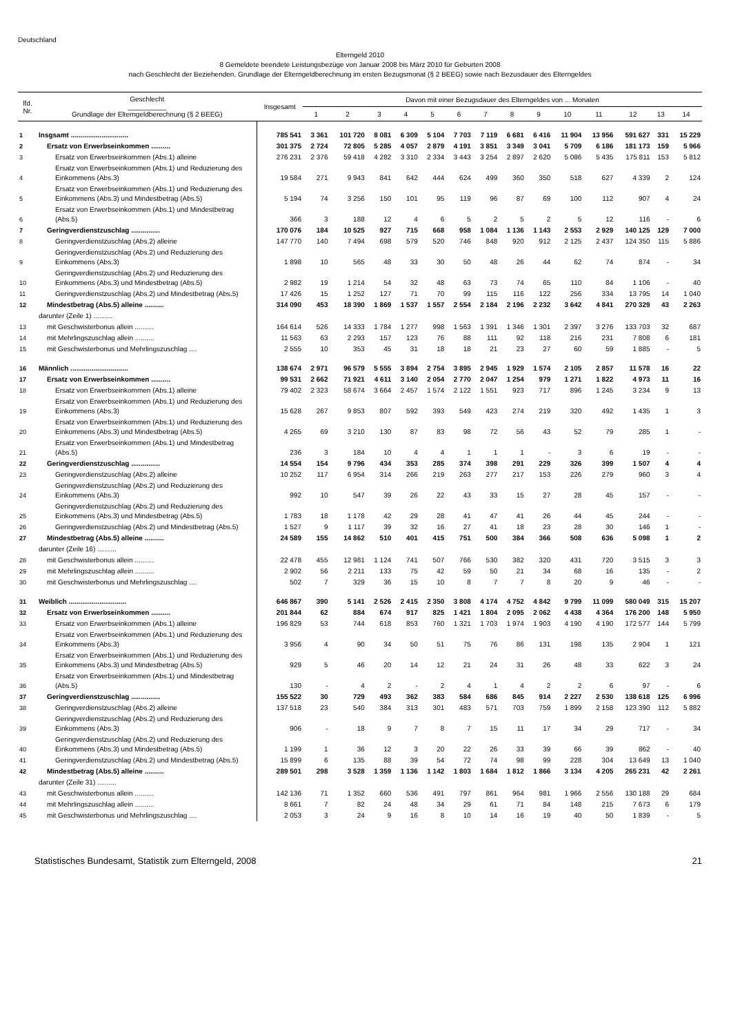Deutschland
Elterngeld 2010
8 Gemeldete beendete Leistungsbezüge von Januar 2008 bis März 2010 für Geburten 2008
nach Geschlecht der Beziehenden, Grundlage der Elterngeldberechnung im ersten Bezugsmonat (§ 2 BEEG) sowie nach Bezusdauer des Elterngeldes
| lfd. Nr. | Geschlecht __________ Grundlage der Elterngeldberechnung (§ 2 BEEG) | Insgesamt | Davon mit einer Bezugsdauer des Elterngeldes von ... Monaten | | | | | | | | | | | | | |
| --- | --- | --- | --- | --- | --- | --- | --- | --- | --- | --- | --- | --- | --- | --- | --- | --- |
| | | | 1 | 2 | 3 | 4 | 5 | 6 | 7 | 8 | 9 | 10 | 11 | 12 | 13 | 14 |
| 1 | Insgsamt .............................. | 785 541 | 3 361 | 101 720 | 8 081 | 6 309 | 5 104 | 7 703 | 7 119 | 6 681 | 6 416 | 11 904 | 13 956 | 591 627 | 331 | 15 229 |
| 2 | Ersatz von Erwerbseinkommen .......... | 301 375 | 2 724 | 72 805 | 5 285 | 4 057 | 2 879 | 4 191 | 3 851 | 3 349 | 3 041 | 5 709 | 6 186 | 181 173 | 159 | 5 966 |
| 3 | Ersatz von Erwerbseinkommen (Abs.1) alleine | 276 231 | 2 376 | 59 418 | 4 282 | 3 310 | 2 334 | 3 443 | 3 254 | 2 897 | 2 620 | 5 086 | 5 435 | 175 811 | 153 | 5 812 |
| 4 | Ersatz von Erwerbseinkommen (Abs.1) und Reduzierung des Einkommens (Abs.3) | 19 584 | 271 | 9 943 | 841 | 642 | 444 | 624 | 499 | 360 | 350 | 518 | 627 | 4 339 | 2 | 124 |
| 5 | Ersatz von Erwerbseinkommen (Abs.1) und Reduzierung des Einkommens (Abs.3) und Mindestbetrag (Abs.5) | 5 194 | 74 | 3 256 | 150 | 101 | 95 | 119 | 96 | 87 | 69 | 100 | 112 | 907 | 4 | 24 |
| 6 | Ersatz von Erwerbseinkommen (Abs.1) und Mindestbetrag (Abs.5) | 366 | 3 | 188 | 12 | 4 | 6 | 5 | 2 | 5 | 2 | 5 | 12 | 116 | - | 6 |
| 7 | Geringverdienstzuschlag ............... | 170 076 | 184 | 10 525 | 927 | 715 | 668 | 958 | 1 084 | 1 136 | 1 143 | 2 553 | 2 929 | 140 125 | 129 | 7 000 |
| 8 | Geringverdienstzuschlag (Abs.2) alleine | 147 770 | 140 | 7 494 | 698 | 579 | 520 | 746 | 848 | 920 | 912 | 2 125 | 2 437 | 124 350 | 115 | 5 886 |
| 9 | Geringverdienstzuschlag (Abs.2) und Reduzierung des Einkommens (Abs.3) | 1 898 | 10 | 565 | 48 | 33 | 30 | 50 | 48 | 26 | 44 | 62 | 74 | 874 | - | 34 |
| 10 | Geringverdienstzuschlag (Abs.2) und Reduzierung des Einkommens (Abs.3) und Mindestbetrag (Abs.5) | 2 982 | 19 | 1 214 | 54 | 32 | 48 | 63 | 73 | 74 | 65 | 110 | 84 | 1 106 | - | 40 |
| 11 | Geringverdienstzuschlag (Abs.2) und Mindestbetrag (Abs.5) | 17 426 | 15 | 1 252 | 127 | 71 | 70 | 99 | 115 | 116 | 122 | 256 | 334 | 13 795 | 14 | 1 040 |
| 12 | Mindestbetrag (Abs.5) alleine .......... | 314 090 | 453 | 18 390 | 1 869 | 1 537 | 1 557 | 2 554 | 2 184 | 2 196 | 2 232 | 3 642 | 4 841 | 270 329 | 43 | 2 263 |
| | darunter (Zeile 1) .......... | | | | | | | | | | | | | | | |
| 13 | mit Geschwisterbonus allein .......... | 164 614 | 526 | 14 333 | 1 784 | 1 277 | 998 | 1 563 | 1 391 | 1 346 | 1 301 | 2 397 | 3 276 | 133 703 | 32 | 687 |
| 14 | mit Mehrlingszuschlag allein .......... | 11 563 | 63 | 2 293 | 157 | 123 | 76 | 88 | 111 | 92 | 118 | 216 | 231 | 7 808 | 6 | 181 |
| 15 | mit Geschwisterbonus und Mehrlingszuschlag .... | 2 555 | 10 | 353 | 45 | 31 | 18 | 18 | 21 | 23 | 27 | 60 | 59 | 1 885 | - | 5 |
| 16 | Männlich .............................. | 138 674 | 2 971 | 96 579 | 5 555 | 3 894 | 2 754 | 3 895 | 2 945 | 1 929 | 1 574 | 2 105 | 2 857 | 11 578 | 16 | 22 |
| 17 | Ersatz von Erwerbseinkommen .......... | 99 531 | 2 662 | 71 921 | 4 611 | 3 140 | 2 054 | 2 770 | 2 047 | 1 254 | 979 | 1 271 | 1 822 | 4 973 | 11 | 16 |
| 18 | Ersatz von Erwerbseinkommen (Abs.1) alleine | 79 402 | 2 323 | 58 674 | 3 664 | 2 457 | 1 574 | 2 122 | 1 551 | 923 | 717 | 896 | 1 245 | 3 234 | 9 | 13 |
| 19 | Ersatz von Erwerbseinkommen (Abs.1) und Reduzierung des Einkommens (Abs.3) | 15 628 | 267 | 9 853 | 807 | 592 | 393 | 549 | 423 | 274 | 219 | 320 | 492 | 1 435 | 1 | 3 |
| 20 | Ersatz von Erwerbseinkommen (Abs.1) und Reduzierung des Einkommens (Abs.3) und Mindestbetrag (Abs.5) | 4 265 | 69 | 3 210 | 130 | 87 | 83 | 98 | 72 | 56 | 43 | 52 | 79 | 285 | 1 | - |
| 21 | Ersatz von Erwerbseinkommen (Abs.1) und Mindestbetrag (Abs.5) | 236 | 3 | 184 | 10 | 4 | 4 | 1 | 1 | 1 | - | 3 | 6 | 19 | - | - |
| 22 | Geringverdienstzuschlag ............... | 14 554 | 154 | 9 796 | 434 | 353 | 285 | 374 | 398 | 291 | 229 | 326 | 399 | 1 507 | 4 | 4 |
| 23 | Geringverdienstzuschlag (Abs.2) alleine | 10 252 | 117 | 6 954 | 314 | 266 | 219 | 263 | 277 | 217 | 153 | 226 | 279 | 960 | 3 | 4 |
| 24 | Geringverdienstzuschlag (Abs.2) und Reduzierung des Einkommens (Abs.3) | 992 | 10 | 547 | 39 | 26 | 22 | 43 | 33 | 15 | 27 | 28 | 45 | 157 | - | - |
| 25 | Geringverdienstzuschlag (Abs.2) und Reduzierung des Einkommens (Abs.3) und Mindestbetrag (Abs.5) | 1 783 | 18 | 1 178 | 42 | 29 | 28 | 41 | 47 | 41 | 26 | 44 | 45 | 244 | - | - |
| 26 | Geringverdienstzuschlag (Abs.2) und Mindestbetrag (Abs.5) | 1 527 | 9 | 1 117 | 39 | 32 | 16 | 27 | 41 | 18 | 23 | 28 | 30 | 146 | 1 | - |
| 27 | Mindestbetrag (Abs.5) alleine .......... | 24 589 | 155 | 14 862 | 510 | 401 | 415 | 751 | 500 | 384 | 366 | 508 | 636 | 5 098 | 1 | 2 |
| | darunter (Zeile 16) .......... | | | | | | | | | | | | | | | |
| 28 | mit Geschwisterbonus allein .......... | 22 478 | 455 | 12 981 | 1 124 | 741 | 507 | 766 | 530 | 382 | 320 | 431 | 720 | 3 515 | 3 | 3 |
| 29 | mit Mehrlingszuschlag allein .......... | 2 902 | 56 | 2 211 | 133 | 75 | 42 | 59 | 50 | 21 | 34 | 68 | 16 | 135 | - | 2 |
| 30 | mit Geschwisterbonus und Mehrlingszuschlag .... | 502 | 7 | 329 | 36 | 15 | 10 | 8 | 7 | 7 | 8 | 20 | 9 | 46 | - | - |
| 31 | Weiblich .............................. | 646 867 | 390 | 5 141 | 2 526 | 2 415 | 2 350 | 3 808 | 4 174 | 4 752 | 4 842 | 9 799 | 11 099 | 580 049 | 315 | 15 207 |
| 32 | Ersatz von Erwerbseinkommen .......... | 201 844 | 62 | 884 | 674 | 917 | 825 | 1 421 | 1 804 | 2 095 | 2 062 | 4 438 | 4 364 | 176 200 | 148 | 5 950 |
| 33 | Ersatz von Erwerbseinkommen (Abs.1) alleine | 196 829 | 53 | 744 | 618 | 853 | 760 | 1 321 | 1 703 | 1 974 | 1 903 | 4 190 | 4 190 | 172 577 | 144 | 5 799 |
| 34 | Ersatz von Erwerbseinkommen (Abs.1) und Reduzierung des Einkommens (Abs.3) | 3 956 | 4 | 90 | 34 | 50 | 51 | 75 | 76 | 86 | 131 | 198 | 135 | 2 904 | 1 | 121 |
| 35 | Ersatz von Erwerbseinkommen (Abs.1) und Reduzierung des Einkommens (Abs.3) und Mindestbetrag (Abs.5) | 929 | 5 | 46 | 20 | 14 | 12 | 21 | 24 | 31 | 26 | 48 | 33 | 622 | 3 | 24 |
| 36 | Ersatz von Erwerbseinkommen (Abs.1) und Mindestbetrag (Abs.5) | 130 | - | 4 | 2 | - | 2 | 4 | 1 | 4 | 2 | 2 | 6 | 97 | - | 6 |
| 37 | Geringverdienstzuschlag ............... | 155 522 | 30 | 729 | 493 | 362 | 383 | 584 | 686 | 845 | 914 | 2 227 | 2 530 | 138 618 | 125 | 6 996 |
| 38 | Geringverdienstzuschlag (Abs.2) alleine | 137 518 | 23 | 540 | 384 | 313 | 301 | 483 | 571 | 703 | 759 | 1 899 | 2 158 | 123 390 | 112 | 5 882 |
| 39 | Geringverdienstzuschlag (Abs.2) und Reduzierung des Einkommens (Abs.3) | 906 | - | 18 | 9 | 7 | 8 | 7 | 15 | 11 | 17 | 34 | 29 | 717 | - | 34 |
| 40 | Geringverdienstzuschlag (Abs.2) und Reduzierung des Einkommens (Abs.3) und Mindestbetrag (Abs.5) | 1 199 | 1 | 36 | 12 | 3 | 20 | 22 | 26 | 33 | 39 | 66 | 39 | 862 | - | 40 |
| 41 | Geringverdienstzuschlag (Abs.2) und Mindestbetrag (Abs.5) | 15 899 | 6 | 135 | 88 | 39 | 54 | 72 | 74 | 98 | 99 | 228 | 304 | 13 649 | 13 | 1 040 |
| 42 | Mindestbetrag (Abs.5) alleine .......... | 289 501 | 298 | 3 528 | 1 359 | 1 136 | 1 142 | 1 803 | 1 684 | 1 812 | 1 866 | 3 134 | 4 205 | 265 231 | 42 | 2 261 |
| | darunter (Zeile 31) .......... | | | | | | | | | | | | | | | |
| 43 | mit Geschwisterbonus allein .......... | 142 136 | 71 | 1 352 | 660 | 536 | 491 | 797 | 861 | 964 | 981 | 1 966 | 2 556 | 130 188 | 29 | 684 |
| 44 | mit Mehrlingszuschlag allein .......... | 8 661 | 7 | 82 | 24 | 48 | 34 | 29 | 61 | 71 | 84 | 148 | 215 | 7 673 | 6 | 179 |
| 45 | mit Geschwisterbonus und Mehrlingszuschlag .... | 2 053 | 3 | 24 | 9 | 16 | 8 | 10 | 14 | 16 | 19 | 40 | 50 | 1 839 | - | 5 |
Statistisches Bundesamt, Statistik zum Elterngeld, 2008 21